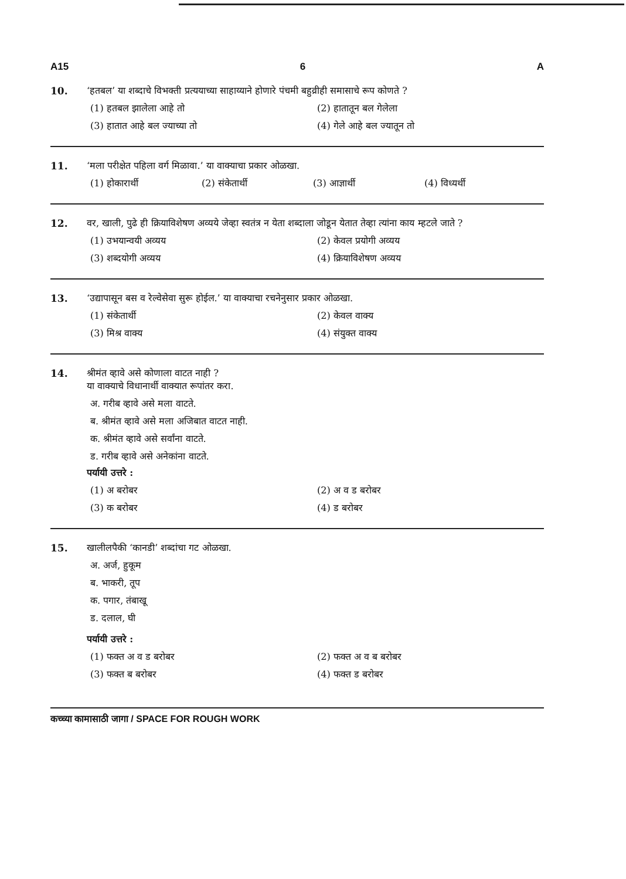A15 6 A
10. ‘हतबल’ या शब्दाचे विभक्ती प्रत्ययाच्या साहाय्याने होणारे पंचमी बहुव्रीही समासाचे रूप कोणते ?
(1) हतबल झालेला आहे तो (2) हातातून बल गेलेला
(3) हातात आहे बल ज्याच्या तो (4) गेले आहे बल ज्यातून तो
11. ‘मला परीक्षेत पहिला वर्ग मिळावा.’ या वाक्याचा प्रकार ओळखा.
(1) होकारार्थी (2) संकेतार्थी (3) आज्ञार्थी (4) विध्यर्थी
12. वर, खाली, पुढे ही क्रियाविशेषण अव्यये जेव्हा स्वतंत्र न येता शब्दाला जोडून येतात तेव्हा त्यांना काय म्हटले जाते ?
(1) उभयान्वयी अव्यय (2) केवल प्रयोगी अव्यय
(3) शब्दयोगी अव्यय (4) क्रियाविशेषण अव्यय
13. ‘उद्यापासून बस व रेल्वेसेवा सुरू होईल.’ या वाक्याचा रचनेनुसार प्रकार ओळखा.
(1) संकेतार्थी (2) केवल वाक्य
(3) मिश्र वाक्य (4) संयुक्त वाक्य
14. श्रीमंत व्हावे असे कोणाला वाटत नाही ?
या वाक्याचे विधानार्थी वाक्यात रूपांतर करा.
अ. गरीब व्हावे असे मला वाटते.
ब. श्रीमंत व्हावे असे मला अजिबात वाटत नाही.
क. श्रीमंत व्हावे असे सर्वांना वाटते.
ड. गरीब व्हावे असे अनेकांना वाटते.
पर्यायी उत्तरे :
(1) अ बरोबर (2) अ व ड बरोबर
(3) क बरोबर (4) ड बरोबर
15. खालीलपैकी ‘कानडी’ शब्दांचा गट ओळखा.
अ. अर्ज, हुकूम
ब. भाकरी, तूप
क. पगार, तंबाखू
ड. दलाल, घी
पर्यायी उत्तरे :
(1) फक्त अ व ड बरोबर (2) फक्त अ व ब बरोबर
(3) फक्त ब बरोबर (4) फक्त ड बरोबर
कच्च्या कामासाठी जागा / SPACE FOR ROUGH WORK